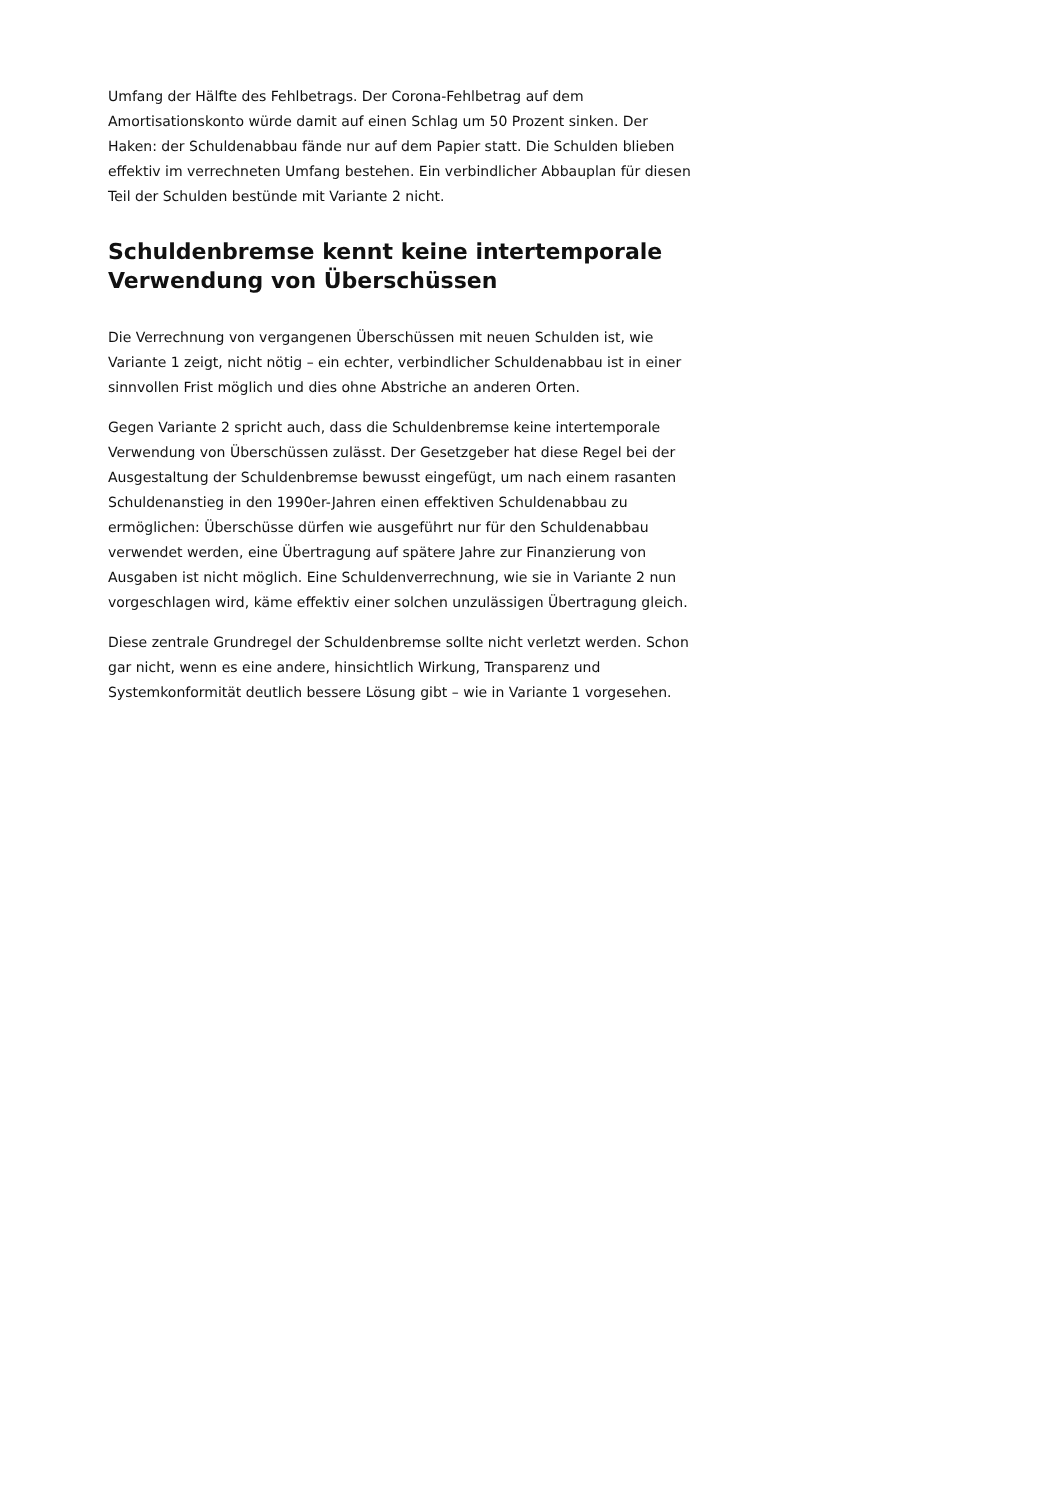Umfang der Hälfte des Fehlbetrags. Der Corona-Fehlbetrag auf dem Amortisationskonto würde damit auf einen Schlag um 50 Prozent sinken. Der Haken: der Schuldenabbau fände nur auf dem Papier statt. Die Schulden blieben effektiv im verrechneten Umfang bestehen. Ein verbindlicher Abbauplan für diesen Teil der Schulden bestünde mit Variante 2 nicht.
Schuldenbremse kennt keine intertemporale Verwendung von Überschüssen
Die Verrechnung von vergangenen Überschüssen mit neuen Schulden ist, wie Variante 1 zeigt, nicht nötig – ein echter, verbindlicher Schuldenabbau ist in einer sinnvollen Frist möglich und dies ohne Abstriche an anderen Orten.
Gegen Variante 2 spricht auch, dass die Schuldenbremse keine intertemporale Verwendung von Überschüssen zulässt. Der Gesetzgeber hat diese Regel bei der Ausgestaltung der Schuldenbremse bewusst eingefügt, um nach einem rasanten Schuldenanstieg in den 1990er-Jahren einen effektiven Schuldenabbau zu ermöglichen: Überschüsse dürfen wie ausgeführt nur für den Schuldenabbau verwendet werden, eine Übertragung auf spätere Jahre zur Finanzierung von Ausgaben ist nicht möglich. Eine Schuldenverrechnung, wie sie in Variante 2 nun vorgeschlagen wird, käme effektiv einer solchen unzulässigen Übertragung gleich.
Diese zentrale Grundregel der Schuldenbremse sollte nicht verletzt werden. Schon gar nicht, wenn es eine andere, hinsichtlich Wirkung, Transparenz und Systemkonformität deutlich bessere Lösung gibt – wie in Variante 1 vorgesehen.